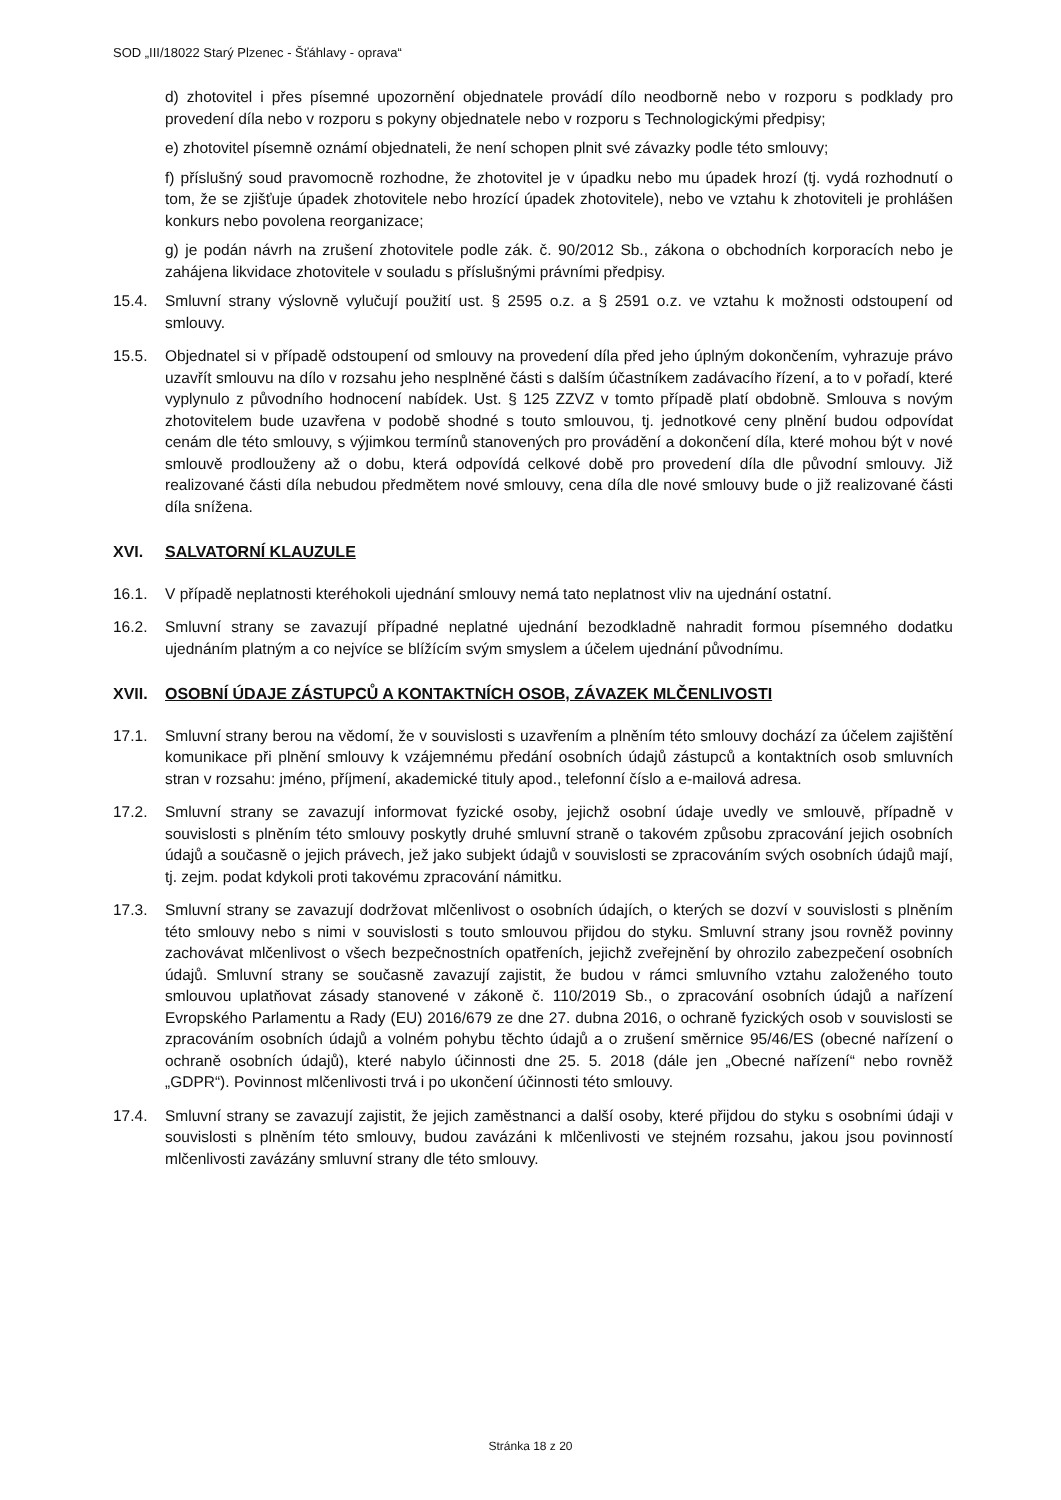SOD „III/18022 Starý Plzenec - Šťáhlavy - oprava“
d) zhotovitel i přes písemné upozornění objednatele provádí dílo neodborně nebo v rozporu s podklady pro provedení díla nebo v rozporu s pokyny objednatele nebo v rozporu s Technologickými předpisy;
e) zhotovitel písemně oznámí objednateli, že není schopen plnit své závazky podle této smlouvy;
f) příslušný soud pravomocně rozhodne, že zhotovitel je v úpadku nebo mu úpadek hrozí (tj. vydá rozhodnutí o tom, že se zjišťuje úpadek zhotovitele nebo hrozící úpadek zhotovitele), nebo ve vztahu k zhotoviteli je prohlášen konkurs nebo povolena reorganizace;
g) je podán návrh na zrušení zhotovitele podle zák. č. 90/2012 Sb., zákona o obchodních korporacích nebo je zahájena likvidace zhotovitele v souladu s příslušnými právními předpisy.
15.4. Smluvní strany výslovně vylučují použití ust. § 2595 o.z. a § 2591 o.z. ve vztahu k možnosti odstoupení od smlouvy.
15.5. Objednatel si v případě odstoupení od smlouvy na provedení díla před jeho úplným dokončením, vyhrazuje právo uzavřít smlouvu na dílo v rozsahu jeho nesplněné části s dalším účastníkem zadávacího řízení, a to v pořadí, které vyplynulo z původního hodnocení nabídek. Ust. § 125 ZZVZ v tomto případě platí obdobně. Smlouva s novým zhotovitelem bude uzavřena v podobě shodné s touto smlouvou, tj. jednotkové ceny plnění budou odpovídat cenám dle této smlouvy, s výjimkou termínů stanovených pro provádění a dokončení díla, které mohou být v nové smlouvě prodlouženy až o dobu, která odpovídá celkové době pro provedení díla dle původní smlouvy. Již realizované části díla nebudou předmětem nové smlouvy, cena díla dle nové smlouvy bude o již realizované části díla snížena.
XVI. SALVATORNÍ KLAUZULE
16.1. V případě neplatnosti kteréhokoli ujednání smlouvy nemá tato neplatnost vliv na ujednání ostatní.
16.2. Smluvní strany se zavazují případné neplatné ujednání bezodkladně nahradit formou písemného dodatku ujednáním platným a co nejvíce se blížícím svým smyslem a účelem ujednání původnímu.
XVII. OSOBNÍ ÚDAJE ZÁSTUPCŮ A KONTAKTNÍCH OSOB, ZÁVAZEK MLČENLIVOSTI
17.1. Smluvní strany berou na vědomí, že v souvislosti s uzavřením a plněním této smlouvy dochází za účelem zajištění komunikace při plnění smlouvy k vzájemnému předání osobních údajů zástupců a kontaktních osob smluvních stran v rozsahu: jméno, příjmení, akademické tituly apod., telefonní číslo a e-mailová adresa.
17.2. Smluvní strany se zavazují informovat fyzické osoby, jejichž osobní údaje uvedly ve smlouvě, případně v souvislosti s plněním této smlouvy poskytly druhé smluvní straně o takovém způsobu zpracování jejich osobních údajů a současně o jejich právech, jež jako subjekt údajů v souvislosti se zpracováním svých osobních údajů mají, tj. zejm. podat kdykoli proti takovému zpracování námitku.
17.3. Smluvní strany se zavazují dodržovat mlčenlivost o osobních údajích, o kterých se dozví v souvislosti s plněním této smlouvy nebo s nimi v souvislosti s touto smlouvou přijdou do styku. Smluvní strany jsou rovněž povinny zachovávat mlčenlivost o všech bezpečnostních opatřeních, jejichž zveřejnění by ohrozilo zabezpečení osobních údajů. Smluvní strany se současně zavazují zajistit, že budou v rámci smluvního vztahu založeného touto smlouvou uplatňovat zásady stanovené v zákoně č. 110/2019 Sb., o zpracování osobních údajů a nařízení Evropského Parlamentu a Rady (EU) 2016/679 ze dne 27. dubna 2016, o ochraně fyzických osob v souvislosti se zpracováním osobních údajů a volném pohybu těchto údajů a o zrušení směrnice 95/46/ES (obecné nařízení o ochraně osobních údajů), které nabylo účinnosti dne 25. 5. 2018 (dále jen „Obecné nařízení“ nebo rovněž „GDPR“). Povinnost mlčenlivosti trvá i po ukončení účinnosti této smlouvy.
17.4. Smluvní strany se zavazují zajistit, že jejich zaměstnanci a další osoby, které přijdou do styku s osobními údaji v souvislosti s plněním této smlouvy, budou zavázáni k mlčenlivosti ve stejném rozsahu, jakou jsou povinností mlčenlivosti zavázány smluvní strany dle této smlouvy.
Stránka 18 z 20